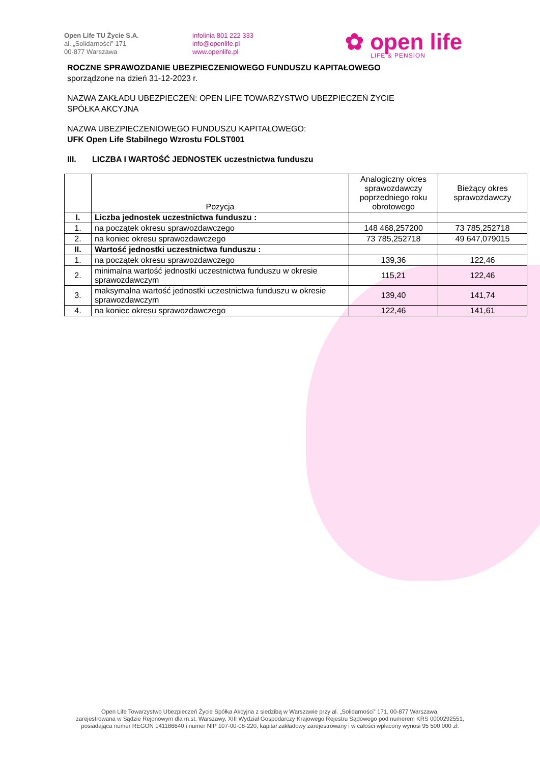Open Life TU Życie S.A.
al. „Solidarności” 171
00-877 Warszawa
infolinia 801 222 333
info@openlife.pl
www.openlife.pl
✿ open life
LIFE & PENSION
ROCZNE SPRAWOZDANIE UBEZPIECZENIOWEGO FUNDUSZU KAPITAŁOWEGO
sporządzone na dzień 31-12-2023 r.
NAZWA ZAKŁADU UBEZPIECZEŃ: OPEN LIFE TOWARZYSTWO UBEZPIECZEŃ ŻYCIE
SPÓŁKA AKCYJNA
NAZWA UBEZPIECZENIOWEGO FUNDUSZU KAPITAŁOWEGO:
UFK Open Life Stabilnego Wzrostu FOLST001
III. LICZBA I WARTOŚĆ JEDNOSTEK uczestnictwa funduszu
| | Pozycja | Analogiczny okres sprawozdawczy poprzedniego roku obrotowego | Bieżący okres sprawozdawczy |
| --- | --- | --- | --- |
| I. | Liczba jednostek uczestnictwa funduszu : | | |
| 1. | na początek okresu sprawozdawczego | 148 468,257200 | 73 785,252718 |
| 2. | na koniec okresu sprawozdawczego | 73 785,252718 | 49 647,079015 |
| II. | Wartość jednostki uczestnictwa funduszu : | | |
| 1. | na początek okresu sprawozdawczego | 139,36 | 122,46 |
| 2. | minimalna wartość jednostki uczestnictwa funduszu w okresie sprawozdawczym | 115,21 | 122,46 |
| 3. | maksymalna wartość jednostki uczestnictwa funduszu w okresie sprawozdawczym | 139,40 | 141,74 |
| 4. | na koniec okresu sprawozdawczego | 122,46 | 141,61 |
Open Life Towarzystwo Ubezpieczeń Życie Spółka Akcyjna z siedzibą w Warszawie przy al. „Solidarności” 171, 00-877 Warszawa,
zarejestrowana w Sądzie Rejonowym dla m.st. Warszawy, XIII Wydział Gospodarczy Krajowego Rejestru Sądowego pod numerem KRS 0000292551,
posiadająca numer REGON 141186640 i numer NIP 107-00-08-220, kapitał zakładowy zarejestrowany i w całości wpłacony wynosi 95 500 000 zł.